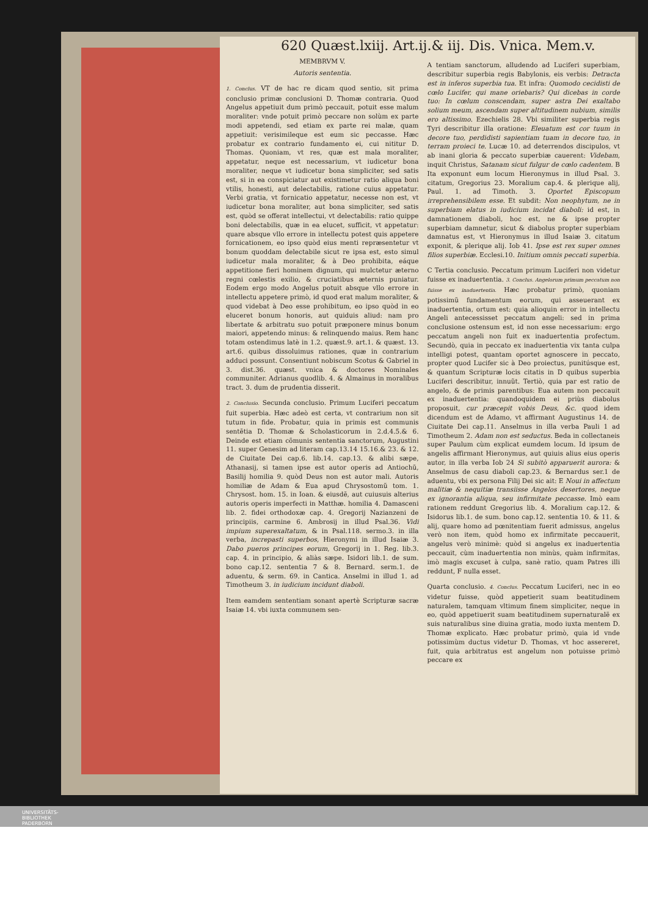620 Quæst.lxiij. Art.ij.& iij. Dis. Vnica. Mem.v.
MEMBRVM V.
Autoris sententia.
1. Conclus. VT de hac re dicam quod sentio, sit prima conclusio primæ conclusioni D. Thomæ contraria. Quod Angelus appetiuit dum primò peccauit, potuit esse malum moraliter: vnde potuit primò peccare non solùm ex parte modi appetendi, sed etiam ex parte rei malæ, quam appetiuit: verisimileque est eum sic peccasse. Hæc probatur ex contrario fundamento ei, cui nititur D. Thomas. Quoniam, vt res, quæ est mala moraliter, appetatur, neque est necessarium, vt iudicetur bona moraliter, neque vt iudicetur bona simpliciter, sed satis est, si in ea conspiciatur aut existimetur ratio aliqua boni vtilis, honesti, aut delectabilis, ratione cuius appetatur. Verbi gratia, vt fornicatio appetatur, necesse non est, vt iudicetur bona moraliter, aut bona simpliciter, sed satis est, quòd se offerat intellectui, vt delectabilis: ratio quippe boni delectabilis, quæ in ea elucet, sufficit, vt appetatur: quare absque vllo errore in intellectu potest quis appetere fornicationem, eo ipso quòd eius menti repræsentetur vt bonum quoddam delectabile sicut re ipsa est, esto simul iudicetur mala moraliter, & à Deo prohibita, eáque appetitione fieri hominem dignum, qui mulctetur æterno regni cœlestis exilio, & cruciatibus æternis puniatur. Eodem ergo modo Angelus potuit absque vllo errore in intellectu appetere primò, id quod erat malum moraliter, & quod videbat à Deo esse prohibitum, eo ipso quòd in eo eluceret bonum honoris, aut quiduis aliud: nam pro libertate & arbitratu suo potuit præponere minus bonum maiori, appetendo minus: & relinquendo maius. Rem hanc totam ostendimus latè in 1.2. quæst.9. art.1. & quæst. 13. art.6. quibus dissoluimus rationes, quæ in contrarium adduci possunt. Consentiunt nobiscum Scotus & Gabriel in 3. dist.36. quæst. vnica & doctores Nominales communiter. Adrianus quodlib. 4. & Almainus in moralibus tract. 3. dum de prudentia disserit.
2. Conclusio. Secunda conclusio. Primum Luciferi peccatum fuit superbia. Hæc adeò est certa, vt contrarium non sit tutum in fide. Probatur, quia in primis est communis sentẽtia D. Thomæ & Scholasticorum in 2.d.4.5.& 6. Deinde est etiam cõmunis sententia sanctorum, Augustini 11. super Genesim ad literam cap.13.14 15.16.& 23. & 12. de Ciuitate Dei cap.6. lib.14. cap.13. & alibi sæpe, Athanasij, si tamen ipse est autor operis ad Antiochũ, Basilij homilia 9. quòd Deus non est autor mali. Autoris homiliæ de Adam & Eua apud Chrysostomũ tom. 1. Chrysost. hom. 15. in Ioan. & eiusdẽ, aut cuiusuis alterius autoris operis imperfecti in Matthæ. homilia 4. Damasceni lib. 2. fidei orthodoxæ cap. 4. Gregorij Nazianzeni de principiis, carmine 6. Ambrosij in illud Psal.36. Vidi impium superexaltatum, & in Psal.118. sermo.3. in illa verba, increpasti superbos, Hieronymi in illud Isaiæ 3. Dabo pueros principes eorum, Gregorij in 1. Reg. lib.3. cap. 4. in principio, & aliàs sæpe. Isidori lib.1. de sum. bono cap.12. sententia 7 & 8. Bernard. serm.1. de aduentu, & serm. 69. in Cantica. Anselmi in illud 1. ad Timotheum 3. in iudicium incidunt diaboli.
Item eamdem sententiam sonant apertè Scripturæ sacræ Isaiæ 14. vbi iuxta communem sen-
A tentiam sanctorum, alludendo ad Luciferi superbiam, describitur superbia regis Babylonis, eis verbis: Detracta est in inferos superbia tua. Et infra: Quomodo cecidisti de cœlo Lucifer, qui mane oriebaris? Qui dicebas in corde tuo: In cœlum conscendam, super astra Dei exaltabo solium meum, ascendam super altitudinem nubium, similis ero altissimo. Ezechielis 28. Vbi similiter superbia regis Tyri describitur illa oratione: Eleuatum est cor tuum in decore tuo, perdidisti sapientiam tuam in decore tuo, in terram proieci te. Lucæ 10. ad deterrendos discipulos, vt ab inani gloria & peccato superbiæ cauerent: Videbam, inquit Christus, Satanam sicut fulgur de cœlo cadentem. B Ita exponunt eum locum Hieronymus in illud Psal. 3. citatum, Gregorius 23. Moralium cap.4. & plerique alij, Paul. 1. ad Timoth. 3. Oportet Episcopum irreprehensibilem esse. Et subdit: Non neophytum, ne in superbiam elatus in iudicium incidat diaboli: id est, in damnationem diaboli, hoc est, ne & ipse propter superbiam damnetur, sicut & diabolus propter superbiam damnatus est, vt Hieronymus in illud Isaiæ 3. citatum exponit, & plerique alij. Iob 41. Ipse est rex super omnes filios superbiæ. Ecclesi.10. Initium omnis peccati superbia.
C Tertia conclusio. Peccatum primum Luciferi non videtur fuisse ex inaduertentia. 3. Conclus. Angelorum primum peccatum non fuisse ex inaduertentia. Hæc probatur primò, quoniam potissimũ fundamentum eorum, qui asseuerant ex inaduertentia, ortum est: quia alioquin error in intellectu Angeli antecessisset peccatum angeli: sed in prima conclusione ostensum est, id non esse necessarium: ergo peccatum angeli non fuit ex inaduertentia profectum. Secundò, quia in peccato ex inaduertentia vix tanta culpa intelligi potest, quantam oportet agnoscere in peccato, propter quod Lucifer sic à Deo proiectus, punitúsque est, & quantum Scripturæ locis citatis in D quibus superbia Luciferi describitur, innuũt. Tertiò, quia par est ratio de angelo, & de primis parentibus: Eua autem non peccauit ex inaduertentia: quandoquidem ei priùs diabolus proposuit, cur præcepit vobis Deus, &c. quod idem dicendum est de Adamo, vt affirmant Augustinus 14. de Ciuitate Dei cap.11. Anselmus in illa verba Pauli 1 ad Timotheum 2. Adam non est seductus. Beda in collectaneis super Paulum cùm explicat eumdem locum. Id ipsum de angelis affirmant Hieronymus, aut quiuis alius eius operis autor, in illa verba Iob 24 Si subitò apparuerit aurora: & Anselmus de casu diaboli cap.23. & Bernardus ser.1 de aduentu, vbi ex persona Filij Dei sic ait: E Noui in affectum malitiæ & nequitiæ transiisse Angelos desertores, neque ex ignorantia aliqua, seu infirmitate peccasse. Imò eam rationem reddunt Gregorius lib. 4. Moralium cap.12. & Isidorus lib.1. de sum. bono cap.12. sententia 10. & 11. & alij, quare homo ad pœnitentiam fuerit admissus, angelus verò non item, quòd homo ex infirmitate peccauerit, angelus verò minimè: quòd si angelus ex inaduertentia peccauit, cùm inaduertentia non minùs, quàm infirmitas, imò magis excuset à culpa, sanè ratio, quam Patres illi reddunt, F nulla esset.
Quarta conclusio. 4. Conclus. Peccatum Luciferi, nec in eo videtur fuisse, quòd appetierit suam beatitudinem naturalem, tamquam vltimum finem simpliciter, neque in eo, quòd appetiuerit suam beatitudinem supernaturalẽ ex suis naturalibus sine diuina gratia, modo iuxta mentem D. Thomæ explicato. Hæc probatur primò, quia id vnde potissimùm ductus videtur D. Thomas, vt hoc assereret, fuit, quia arbitratus est angelum non potuisse primò peccare ex
UNIVERSITÄTS-
BIBLIOTHEK
PADERBORN